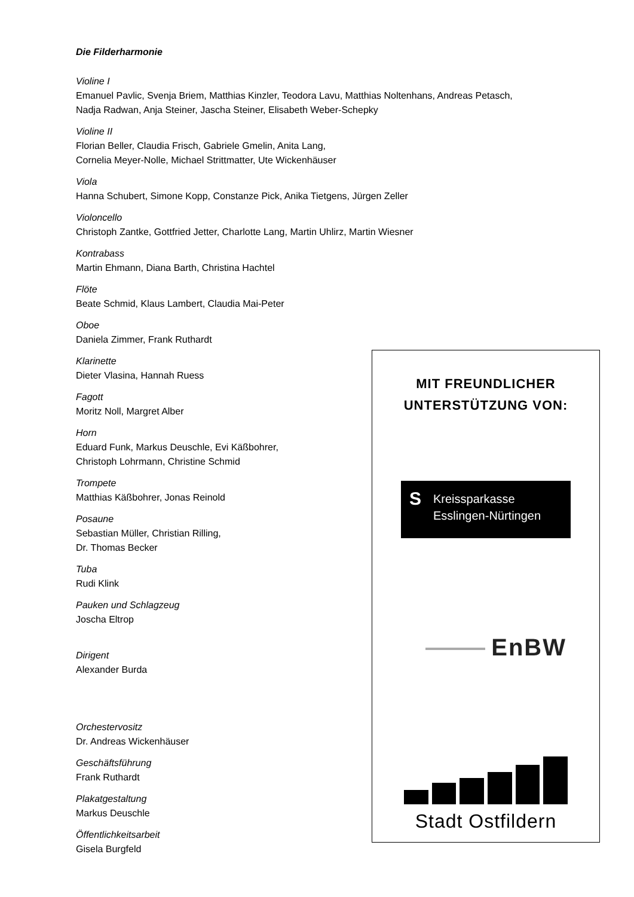Die Filderharmonie
Violine I
Emanuel Pavlic, Svenja Briem, Matthias Kinzler, Teodora Lavu, Matthias Noltenhans, Andreas Petasch, Nadja Radwan, Anja Steiner, Jascha Steiner, Elisabeth Weber-Schepky
Violine II
Florian Beller, Claudia Frisch, Gabriele Gmelin, Anita Lang,
Cornelia Meyer-Nolle, Michael Strittmatter, Ute Wickenhäuser
Viola
Hanna Schubert, Simone Kopp, Constanze Pick, Anika Tietgens, Jürgen Zeller
Violoncello
Christoph Zantke, Gottfried Jetter, Charlotte Lang, Martin Uhlirz, Martin Wiesner
Kontrabass
Martin Ehmann, Diana Barth, Christina Hachtel
Flöte
Beate Schmid, Klaus Lambert, Claudia Mai-Peter
Oboe
Daniela Zimmer, Frank Ruthardt
Klarinette
Dieter Vlasina, Hannah Ruess
Fagott
Moritz Noll, Margret Alber
Horn
Eduard Funk, Markus Deuschle, Evi Käßbohrer,
Christoph Lohrmann, Christine Schmid
Trompete
Matthias Käßbohrer, Jonas Reinold
Posaune
Sebastian Müller, Christian Rilling,
Dr. Thomas Becker
Tuba
Rudi Klink
Pauken und Schlagzeug
Joscha Eltrop
Dirigent
Alexander Burda
Orchestervositz
Dr. Andreas Wickenhäuser
Geschäftsführung
Frank Ruthardt
Plakatgestaltung
Markus Deuschle
Öffentlichkeitsarbeit
Gisela Burgfeld
MIT FREUNDLICHER
UNTERSTÜTZUNG VON:
S Kreissparkasse
Esslingen-Nürtingen
EnBW
Stadt Ostfildern